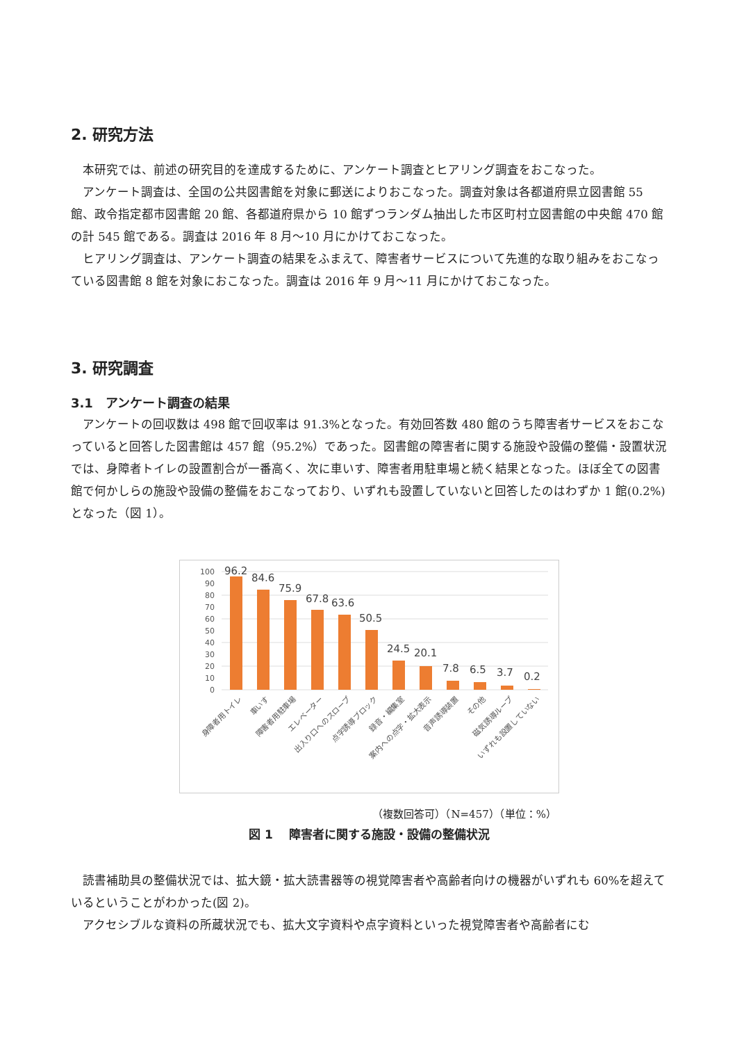2. 研究方法
本研究では、前述の研究目的を達成するために、アンケート調査とヒアリング調査をおこなった。
アンケート調査は、全国の公共図書館を対象に郵送によりおこなった。調査対象は各都道府県立図書館 55 館、政令指定都市図書館 20 館、各都道府県から 10 館ずつランダム抽出した市区町村立図書館の中央館 470 館の計 545 館である。調査は 2016 年 8 月～10 月にかけておこなった。
ヒアリング調査は、アンケート調査の結果をふまえて、障害者サービスについて先進的な取り組みをおこなっている図書館 8 館を対象におこなった。調査は 2016 年 9 月～11 月にかけておこなった。
3. 研究調査
3.1　アンケート調査の結果
アンケートの回収数は 498 館で回収率は 91.3%となった。有効回答数 480 館のうち障害者サービスをおこなっていると回答した図書館は 457 館（95.2%）であった。図書館の障害者に関する施設や設備の整備・設置状況では、身障者トイレの設置割合が一番高く、次に車いす、障害者用駐車場と続く結果となった。ほぼ全ての図書館で何かしらの施設や設備の整備をおこなっており、いずれも設置していないと回答したのはわずか 1 館(0.2%)となった（図 1）。
100
90
80
70
60
50
40
30
20
10
0
96.2
84.6
75.9
67.8
63.6
50.5
24.5
20.1
7.8
6.5
3.7
0.2
身障者用トイレ
車いす
障害者用駐車場
エレベーター
出入り口へのスロープ
点字誘導ブロック
録音・編集室
案内への点字・拡大表示
音声誘導装置
その他
磁気誘導ループ
いずれも設置していない
（複数回答可）（N=457）（単位：%）
図 1　 障害者に関する施設・設備の整備状況
読書補助具の整備状況では、拡大鏡・拡大読書器等の視覚障害者や高齢者向けの機器がいずれも 60%を超えているということがわかった(図 2)。
アクセシブルな資料の所蔵状況でも、拡大文字資料や点字資料といった視覚障害者や高齢者にむ